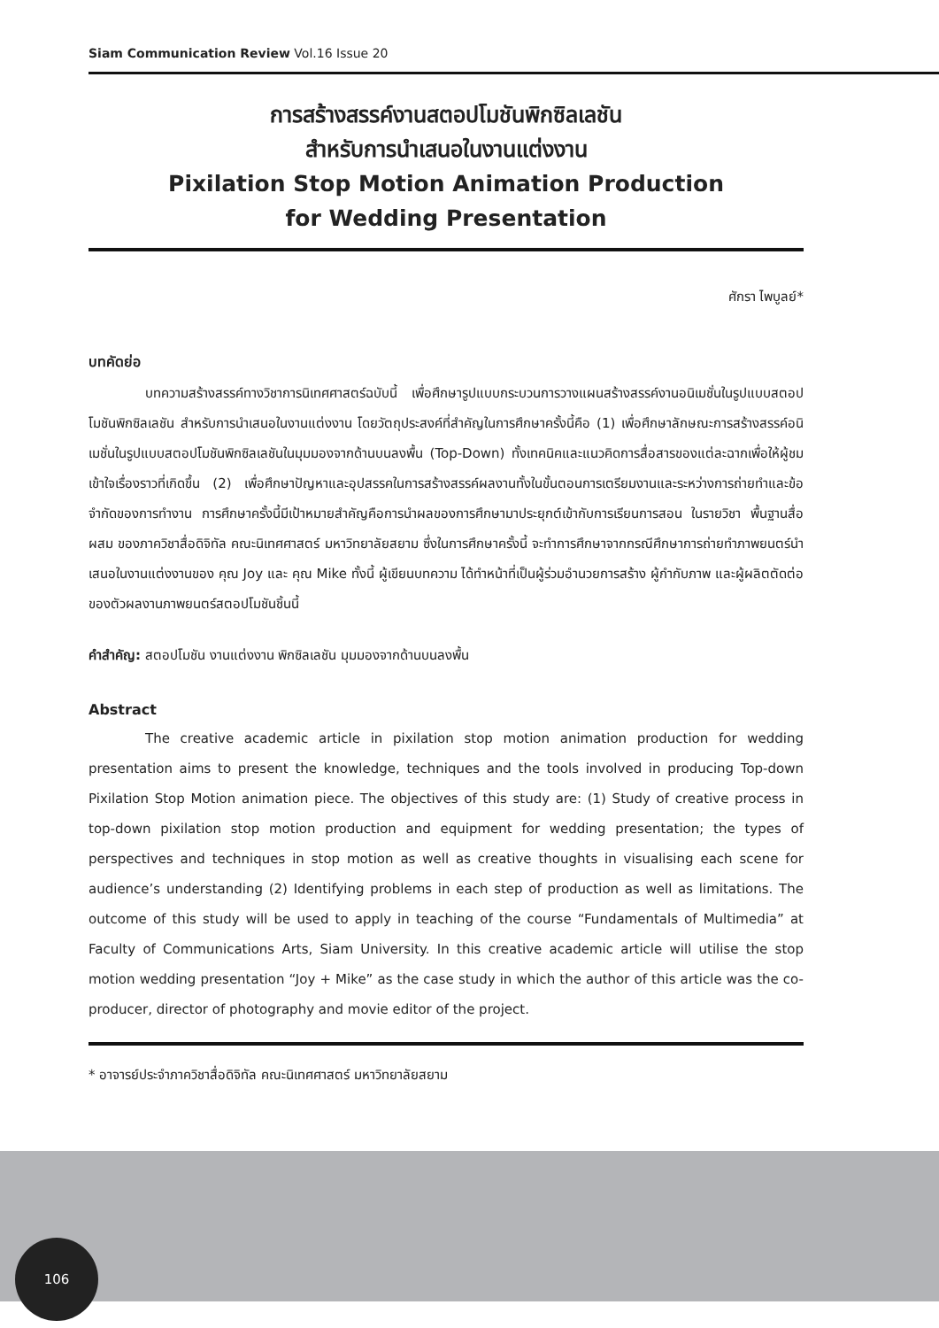Siam Communication Review Vol.16 Issue 20
การสร้างสรรค์งานสตอปโมชันพิกซิลเลชัน
สำหรับการนำเสนอในงานแต่งงาน
Pixilation Stop Motion Animation Production
for Wedding Presentation
ศักรา ไพบูลย์*
บทคัดย่อ
บทความสร้างสรรค์ทางวิชาการนิเทศศาสตร์ฉบับนี้ เพื่อศึกษารูปแบบกระบวนการวางแผนสร้างสรรค์งานอนิเมชั่นในรูปแบบสตอปโมชันพิกซิลเลชัน สำหรับการนำเสนอในงานแต่งงาน โดยวัตถุประสงค์ที่สำคัญในการศึกษาครั้งนี้คือ (1) เพื่อศึกษาลักษณะการสร้างสรรค์อนิเมชั่นในรูปแบบสตอปโมชันพิกซิลเลชันในมุมมองจากด้านบนลงพื้น (Top-Down) ทั้งเทคนิคและแนวคิดการสื่อสารของแต่ละฉากเพื่อให้ผู้ชมเข้าใจเรื่องราวที่เกิดขึ้น (2) เพื่อศึกษาปัญหาและอุปสรรคในการสร้างสรรค์ผลงานทั้งในขั้นตอนการเตรียมงานและระหว่างการถ่ายทำและข้อจำกัดของการทำงาน การศึกษาครั้งนี้มีเป้าหมายสำคัญคือการนำผลของการศึกษามาประยุกต์เข้ากับการเรียนการสอน ในรายวิชา พื้นฐานสื่อผสม ของภาควิชาสื่อดิจิทัล คณะนิเทศศาสตร์ มหาวิทยาลัยสยาม ซึ่งในการศึกษาครั้งนี้ จะทำการศึกษาจากกรณีศึกษาการถ่ายทำภาพยนตร์นำเสนอในงานแต่งงานของ คุณ Joy และ คุณ Mike ทั้งนี้ ผู้เขียนบทความ ได้ทำหน้าที่เป็นผู้ร่วมอำนวยการสร้าง ผู้กำกับภาพ และผู้ผลิตตัดต่อ ของตัวผลงานภาพยนตร์สตอปโมชันชิ้นนี้
คำสำคัญ: สตอปโมชัน งานแต่งงาน พิกซิลเลชัน มุมมองจากด้านบนลงพื้น
Abstract
The creative academic article in pixilation stop motion animation production for wedding presentation aims to present the knowledge, techniques and the tools involved in producing Top-down Pixilation Stop Motion animation piece. The objectives of this study are: (1) Study of creative process in top-down pixilation stop motion production and equipment for wedding presentation; the types of perspectives and techniques in stop motion as well as creative thoughts in visualising each scene for audience’s understanding (2) Identifying problems in each step of production as well as limitations. The outcome of this study will be used to apply in teaching of the course “Fundamentals of Multimedia” at Faculty of Communications Arts, Siam University. In this creative academic article will utilise the stop motion wedding presentation “Joy + Mike” as the case study in which the author of this article was the co-producer, director of photography and movie editor of the project.
* อาจารย์ประจำภาควิชาสื่อดิจิทัล คณะนิเทศศาสตร์ มหาวิทยาลัยสยาม
106